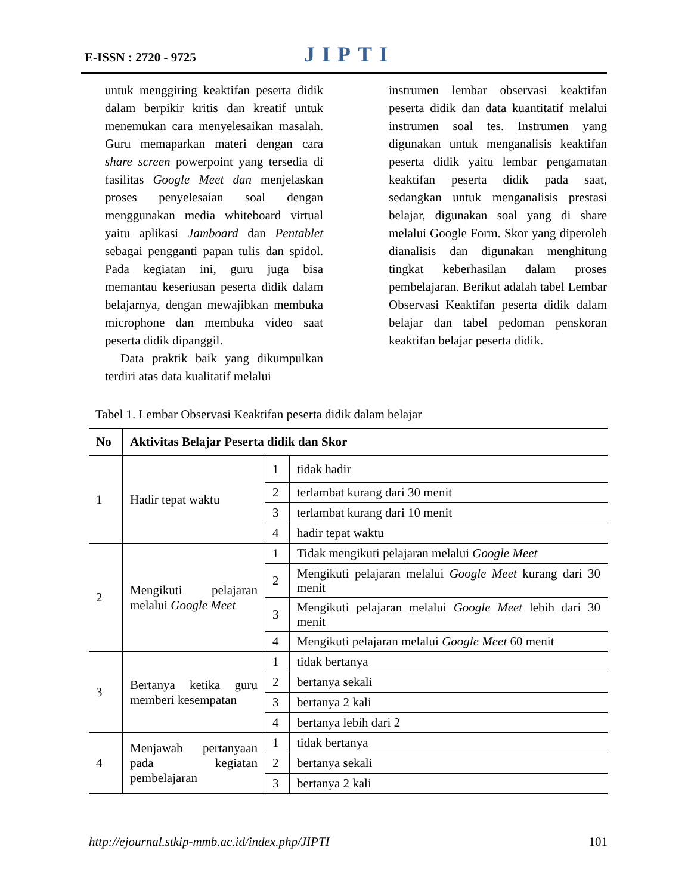E-ISSN : 2720 - 9725 JIPTI
untuk menggiring keaktifan peserta didik dalam berpikir kritis dan kreatif untuk menemukan cara menyelesaikan masalah. Guru memaparkan materi dengan cara share screen powerpoint yang tersedia di fasilitas Google Meet dan menjelaskan proses penyelesaian soal dengan menggunakan media whiteboard virtual yaitu aplikasi Jamboard dan Pentablet sebagai pengganti papan tulis dan spidol. Pada kegiatan ini, guru juga bisa memantau keseriusan peserta didik dalam belajarnya, dengan mewajibkan membuka microphone dan membuka video saat peserta didik dipanggil.
Data praktik baik yang dikumpulkan terdiri atas data kualitatif melalui
instrumen lembar observasi keaktifan peserta didik dan data kuantitatif melalui instrumen soal tes. Instrumen yang digunakan untuk menganalisis keaktifan peserta didik yaitu lembar pengamatan keaktifan peserta didik pada saat, sedangkan untuk menganalisis prestasi belajar, digunakan soal yang di share melalui Google Form. Skor yang diperoleh dianalisis dan digunakan menghitung tingkat keberhasilan dalam proses pembelajaran. Berikut adalah tabel Lembar Observasi Keaktifan peserta didik dalam belajar dan tabel pedoman penskoran keaktifan belajar peserta didik.
Tabel 1. Lembar Observasi Keaktifan peserta didik dalam belajar
| No | Aktivitas Belajar Peserta didik dan Skor | | |
| --- | --- | --- | --- |
| 1 | Hadir tepat waktu | 1 | tidak hadir |
| | | 2 | terlambat kurang dari 30 menit |
| | | 3 | terlambat kurang dari 10 menit |
| | | 4 | hadir tepat waktu |
| 2 | Mengikuti pelajaran melalui Google Meet | 1 | Tidak mengikuti pelajaran melalui Google Meet |
| | | 2 | Mengikuti pelajaran melalui Google Meet kurang dari 30 menit |
| | | 3 | Mengikuti pelajaran melalui Google Meet lebih dari 30 menit |
| | | 4 | Mengikuti pelajaran melalui Google Meet 60 menit |
| 3 | Bertanya ketika guru memberi kesempatan | 1 | tidak bertanya |
| | | 2 | bertanya sekali |
| | | 3 | bertanya 2 kali |
| | | 4 | bertanya lebih dari 2 |
| 4 | Menjawab pertanyaan pada kegiatan pembelajaran | 1 | tidak bertanya |
| | | 2 | bertanya sekali |
| | | 3 | bertanya 2 kali |
http://ejournal.stkip-mmb.ac.id/index.php/JIPTI 101